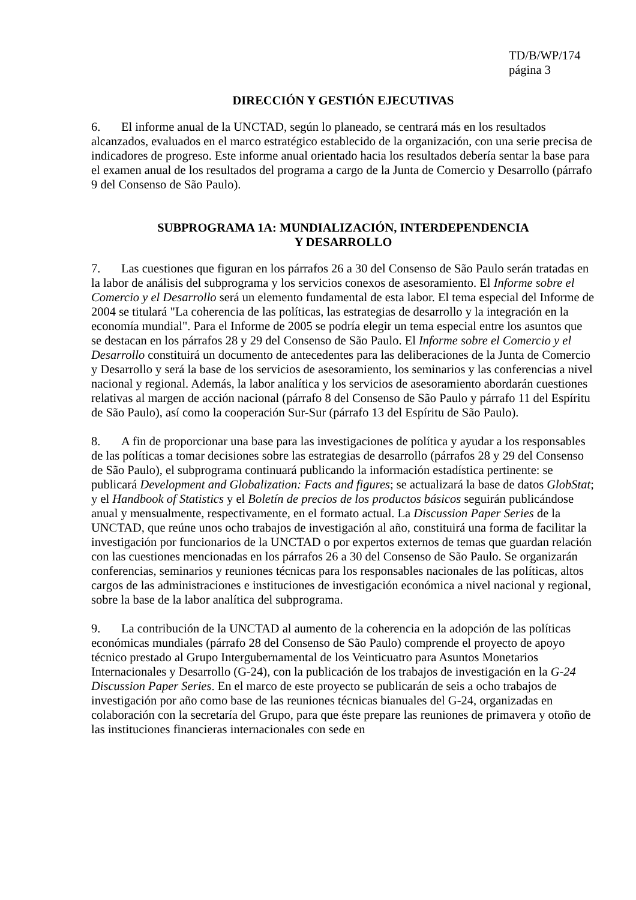TD/B/WP/174
página 3
DIRECCIÓN Y GESTIÓN EJECUTIVAS
6. El informe anual de la UNCTAD, según lo planeado, se centrará más en los resultados alcanzados, evaluados en el marco estratégico establecido de la organización, con una serie precisa de indicadores de progreso. Este informe anual orientado hacia los resultados debería sentar la base para el examen anual de los resultados del programa a cargo de la Junta de Comercio y Desarrollo (párrafo 9 del Consenso de São Paulo).
SUBPROGRAMA 1A: MUNDIALIZACIÓN, INTERDEPENDENCIA
Y DESARROLLO
7. Las cuestiones que figuran en los párrafos 26 a 30 del Consenso de São Paulo serán tratadas en la labor de análisis del subprograma y los servicios conexos de asesoramiento. El Informe sobre el Comercio y el Desarrollo será un elemento fundamental de esta labor. El tema especial del Informe de 2004 se titulará "La coherencia de las políticas, las estrategias de desarrollo y la integración en la economía mundial". Para el Informe de 2005 se podría elegir un tema especial entre los asuntos que se destacan en los párrafos 28 y 29 del Consenso de São Paulo. El Informe sobre el Comercio y el Desarrollo constituirá un documento de antecedentes para las deliberaciones de la Junta de Comercio y Desarrollo y será la base de los servicios de asesoramiento, los seminarios y las conferencias a nivel nacional y regional. Además, la labor analítica y los servicios de asesoramiento abordarán cuestiones relativas al margen de acción nacional (párrafo 8 del Consenso de São Paulo y párrafo 11 del Espíritu de São Paulo), así como la cooperación Sur-Sur (párrafo 13 del Espíritu de São Paulo).
8. A fin de proporcionar una base para las investigaciones de política y ayudar a los responsables de las políticas a tomar decisiones sobre las estrategias de desarrollo (párrafos 28 y 29 del Consenso de São Paulo), el subprograma continuará publicando la información estadística pertinente: se publicará Development and Globalization: Facts and figures; se actualizará la base de datos GlobStat; y el Handbook of Statistics y el Boletín de precios de los productos básicos seguirán publicándose anual y mensualmente, respectivamente, en el formato actual. La Discussion Paper Series de la UNCTAD, que reúne unos ocho trabajos de investigación al año, constituirá una forma de facilitar la investigación por funcionarios de la UNCTAD o por expertos externos de temas que guardan relación con las cuestiones mencionadas en los párrafos 26 a 30 del Consenso de São Paulo. Se organizarán conferencias, seminarios y reuniones técnicas para los responsables nacionales de las políticas, altos cargos de las administraciones e instituciones de investigación económica a nivel nacional y regional, sobre la base de la labor analítica del subprograma.
9. La contribución de la UNCTAD al aumento de la coherencia en la adopción de las políticas económicas mundiales (párrafo 28 del Consenso de São Paulo) comprende el proyecto de apoyo técnico prestado al Grupo Intergubernamental de los Veinticuatro para Asuntos Monetarios Internacionales y Desarrollo (G-24), con la publicación de los trabajos de investigación en la G-24 Discussion Paper Series. En el marco de este proyecto se publicarán de seis a ocho trabajos de investigación por año como base de las reuniones técnicas bianuales del G-24, organizadas en colaboración con la secretaría del Grupo, para que éste prepare las reuniones de primavera y otoño de las instituciones financieras internacionales con sede en